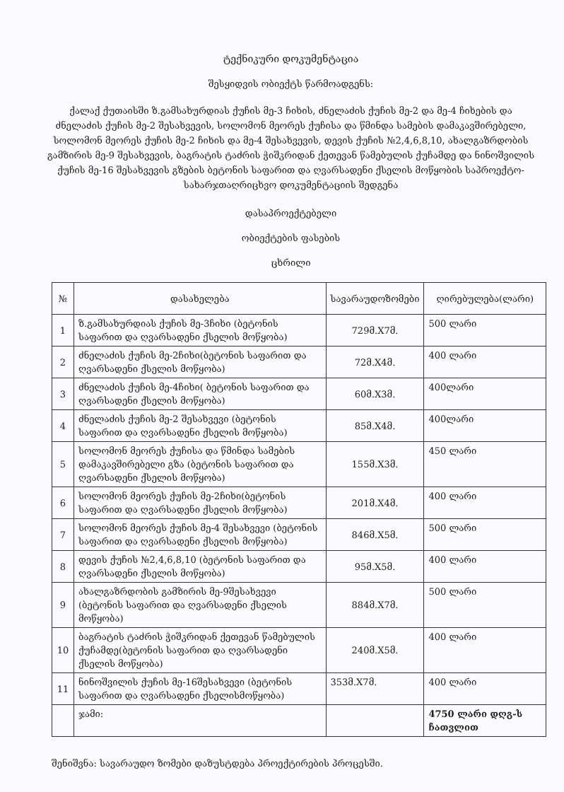ტექნიკური დოკუმენტაცია
შესყიდვის ობიექტს წარმოადგენს:
ქალაქ ქუთაისში ზ.გამსახურდიას ქუჩის მე-3 ჩიხის, ძნელაძის ქუჩის მე-2 და მე-4 ჩიხების და ძნელაძის ქუჩის მე-2 შესახვევის, სოლომონ მეორეს ქუჩისა და წმინდა სამების დამაკავშირებელი, სოლომონ მეორეს ქუჩის მე-2 ჩიხის და მე-4 შესახვევის, დევის ქუჩის №2,4,6,8,10, ახალგაზრდობის გამზირის მე-9 შესახვევის, ბაგრატის ტაძრის ჭიშკრიდან ქეთევან წამებულის ქუჩამდე და ნინოშვილის ქუჩის მე-16 შესახვევის გზების ბეტონის საფარით და ღვარსადენი ქსელის მოწყობის საპროექტო-სახარჯთაღრიცხვო დოკუმენტაციის შედგენა
დასაპროექტებელი
ობიექტების ფასების
ცხრილი
| № | დასახელება | სავარაუდოზომები | ღირებულება(ლარი) |
| --- | --- | --- | --- |
| 1 | ზ.გამსახურდიას ქუჩის მე-3ჩიხი (ბეტონის საფარით და ღვარსადენი ქსელის მოწყობა) | 729მ.X7მ. | 500 ლარი |
| 2 | ძნელაძის ქუჩის მე-2ჩიხი(ბეტონის საფარით და ღვარსადენი ქსელის მოწყობა) | 72მ.X4მ. | 400 ლარი |
| 3 | ძნელაძის ქუჩის მე-4ჩიხი( ბეტონის საფარით და ღვარსადენი ქსელის მოწყობა) | 60მ.X3მ. | 400ლარი |
| 4 | ძნელაძის ქუჩის მე-2 შესახვევი (ბეტონის საფარით და ღვარსადენი ქსელის მოწყობა) | 85მ.X4მ. | 400ლარი |
| 5 | სოლომონ მეორეს ქუჩისა და წმინდა სამების დამაკავშირებელი გზა (ბეტონის საფარით და ღვარსადენი ქსელის მოწყობა) | 155მ.X3მ. | 450 ლარი |
| 6 | სოლომონ მეორეს ქუჩის მე-2ჩიხი(ბეტონის საფარით და ღვარსადენი ქსელის მოწყობა) | 201მ.X4მ. | 400 ლარი |
| 7 | სოლომონ მეორეს ქუჩის მე-4 შესახვევი (ბეტონის საფარით და ღვარსადენი ქსელის მოწყობა) | 846მ.X5მ. | 500 ლარი |
| 8 | დევის ქუჩის №2,4,6,8,10 (ბეტონის საფარით და ღვარსადენი ქსელის მოწყობა) | 95მ.X5მ. | 400 ლარი |
| 9 | ახალგაზრდობის გამზირის მე-9შესახვევი (ბეტონის საფარით და ღვარსადენი ქსელის მოწყობა) | 884მ.X7მ. | 500 ლარი |
| 10 | ბაგრატის ტაძრის ჭიშკრიდან ქეთევან წამებულის ქუჩამდე(ბეტონის საფარით და ღვარსადენი ქსელის მოწყობა) | 240მ.X5მ. | 400 ლარი |
| 11 | ნინოშვილის ქუჩის მე-16შესახვევი (ბეტონის საფარით და ღვარსადენი ქსელისმოწყობა) | 353მ.X7მ. | 400 ლარი |
| | ჯამი: | | 4750 ლარი დღგ-ს ჩათვლით |
შენიშვნა: სავარაუდო ზომები დაზუსტდება პროექტირების პროცესში.